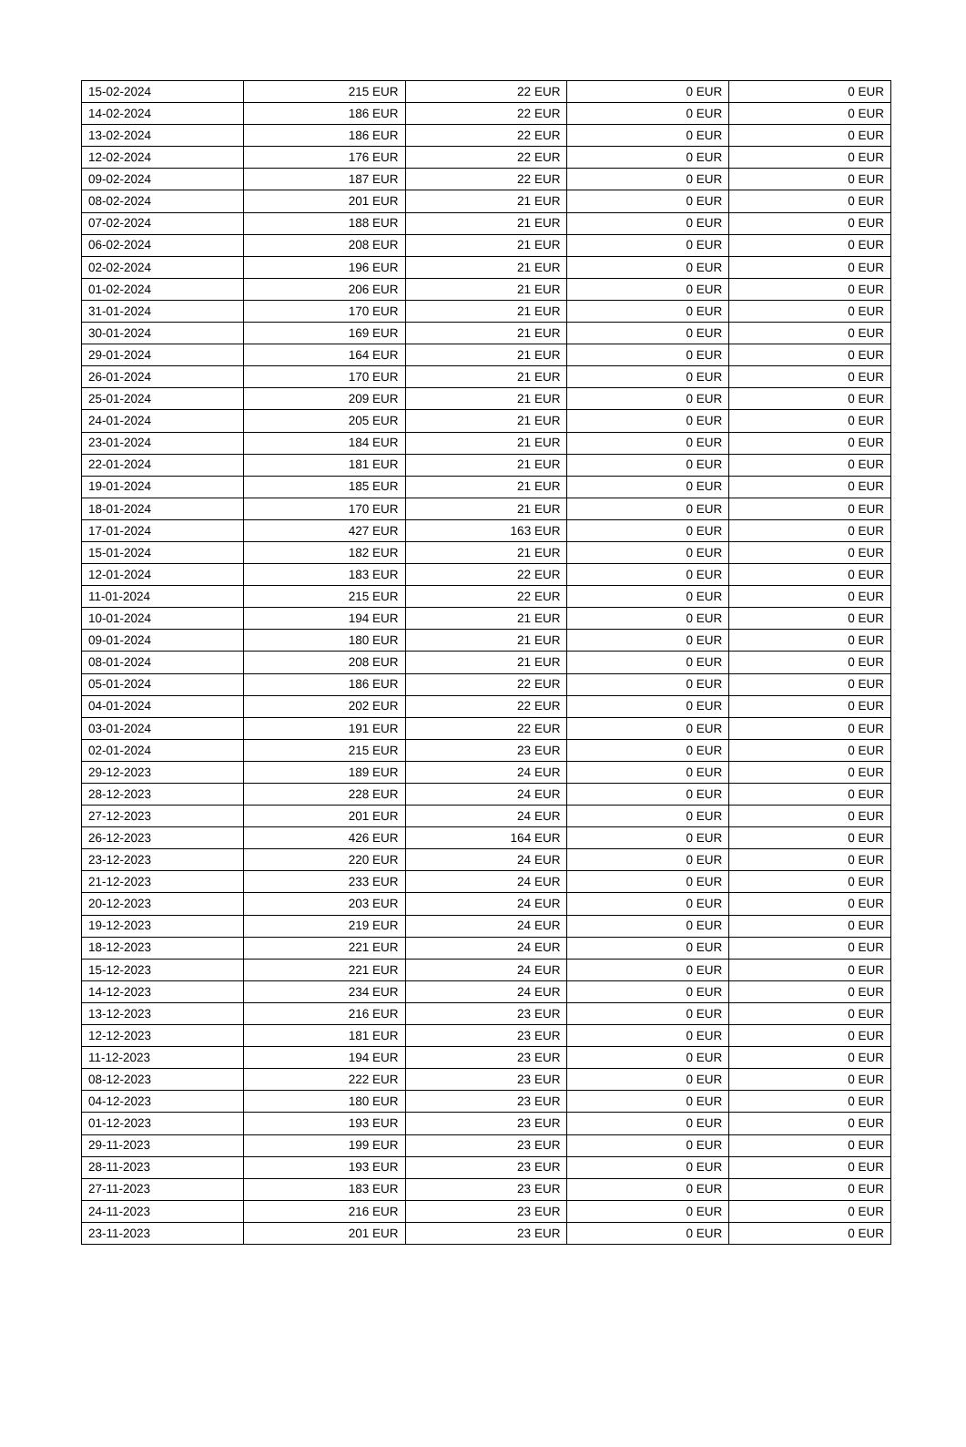| 15-02-2024 | 215 EUR | 22 EUR | 0 EUR | 0 EUR |
| 14-02-2024 | 186 EUR | 22 EUR | 0 EUR | 0 EUR |
| 13-02-2024 | 186 EUR | 22 EUR | 0 EUR | 0 EUR |
| 12-02-2024 | 176 EUR | 22 EUR | 0 EUR | 0 EUR |
| 09-02-2024 | 187 EUR | 22 EUR | 0 EUR | 0 EUR |
| 08-02-2024 | 201 EUR | 21 EUR | 0 EUR | 0 EUR |
| 07-02-2024 | 188 EUR | 21 EUR | 0 EUR | 0 EUR |
| 06-02-2024 | 208 EUR | 21 EUR | 0 EUR | 0 EUR |
| 02-02-2024 | 196 EUR | 21 EUR | 0 EUR | 0 EUR |
| 01-02-2024 | 206 EUR | 21 EUR | 0 EUR | 0 EUR |
| 31-01-2024 | 170 EUR | 21 EUR | 0 EUR | 0 EUR |
| 30-01-2024 | 169 EUR | 21 EUR | 0 EUR | 0 EUR |
| 29-01-2024 | 164 EUR | 21 EUR | 0 EUR | 0 EUR |
| 26-01-2024 | 170 EUR | 21 EUR | 0 EUR | 0 EUR |
| 25-01-2024 | 209 EUR | 21 EUR | 0 EUR | 0 EUR |
| 24-01-2024 | 205 EUR | 21 EUR | 0 EUR | 0 EUR |
| 23-01-2024 | 184 EUR | 21 EUR | 0 EUR | 0 EUR |
| 22-01-2024 | 181 EUR | 21 EUR | 0 EUR | 0 EUR |
| 19-01-2024 | 185 EUR | 21 EUR | 0 EUR | 0 EUR |
| 18-01-2024 | 170 EUR | 21 EUR | 0 EUR | 0 EUR |
| 17-01-2024 | 427 EUR | 163 EUR | 0 EUR | 0 EUR |
| 15-01-2024 | 182 EUR | 21 EUR | 0 EUR | 0 EUR |
| 12-01-2024 | 183 EUR | 22 EUR | 0 EUR | 0 EUR |
| 11-01-2024 | 215 EUR | 22 EUR | 0 EUR | 0 EUR |
| 10-01-2024 | 194 EUR | 21 EUR | 0 EUR | 0 EUR |
| 09-01-2024 | 180 EUR | 21 EUR | 0 EUR | 0 EUR |
| 08-01-2024 | 208 EUR | 21 EUR | 0 EUR | 0 EUR |
| 05-01-2024 | 186 EUR | 22 EUR | 0 EUR | 0 EUR |
| 04-01-2024 | 202 EUR | 22 EUR | 0 EUR | 0 EUR |
| 03-01-2024 | 191 EUR | 22 EUR | 0 EUR | 0 EUR |
| 02-01-2024 | 215 EUR | 23 EUR | 0 EUR | 0 EUR |
| 29-12-2023 | 189 EUR | 24 EUR | 0 EUR | 0 EUR |
| 28-12-2023 | 228 EUR | 24 EUR | 0 EUR | 0 EUR |
| 27-12-2023 | 201 EUR | 24 EUR | 0 EUR | 0 EUR |
| 26-12-2023 | 426 EUR | 164 EUR | 0 EUR | 0 EUR |
| 23-12-2023 | 220 EUR | 24 EUR | 0 EUR | 0 EUR |
| 21-12-2023 | 233 EUR | 24 EUR | 0 EUR | 0 EUR |
| 20-12-2023 | 203 EUR | 24 EUR | 0 EUR | 0 EUR |
| 19-12-2023 | 219 EUR | 24 EUR | 0 EUR | 0 EUR |
| 18-12-2023 | 221 EUR | 24 EUR | 0 EUR | 0 EUR |
| 15-12-2023 | 221 EUR | 24 EUR | 0 EUR | 0 EUR |
| 14-12-2023 | 234 EUR | 24 EUR | 0 EUR | 0 EUR |
| 13-12-2023 | 216 EUR | 23 EUR | 0 EUR | 0 EUR |
| 12-12-2023 | 181 EUR | 23 EUR | 0 EUR | 0 EUR |
| 11-12-2023 | 194 EUR | 23 EUR | 0 EUR | 0 EUR |
| 08-12-2023 | 222 EUR | 23 EUR | 0 EUR | 0 EUR |
| 04-12-2023 | 180 EUR | 23 EUR | 0 EUR | 0 EUR |
| 01-12-2023 | 193 EUR | 23 EUR | 0 EUR | 0 EUR |
| 29-11-2023 | 199 EUR | 23 EUR | 0 EUR | 0 EUR |
| 28-11-2023 | 193 EUR | 23 EUR | 0 EUR | 0 EUR |
| 27-11-2023 | 183 EUR | 23 EUR | 0 EUR | 0 EUR |
| 24-11-2023 | 216 EUR | 23 EUR | 0 EUR | 0 EUR |
| 23-11-2023 | 201 EUR | 23 EUR | 0 EUR | 0 EUR |